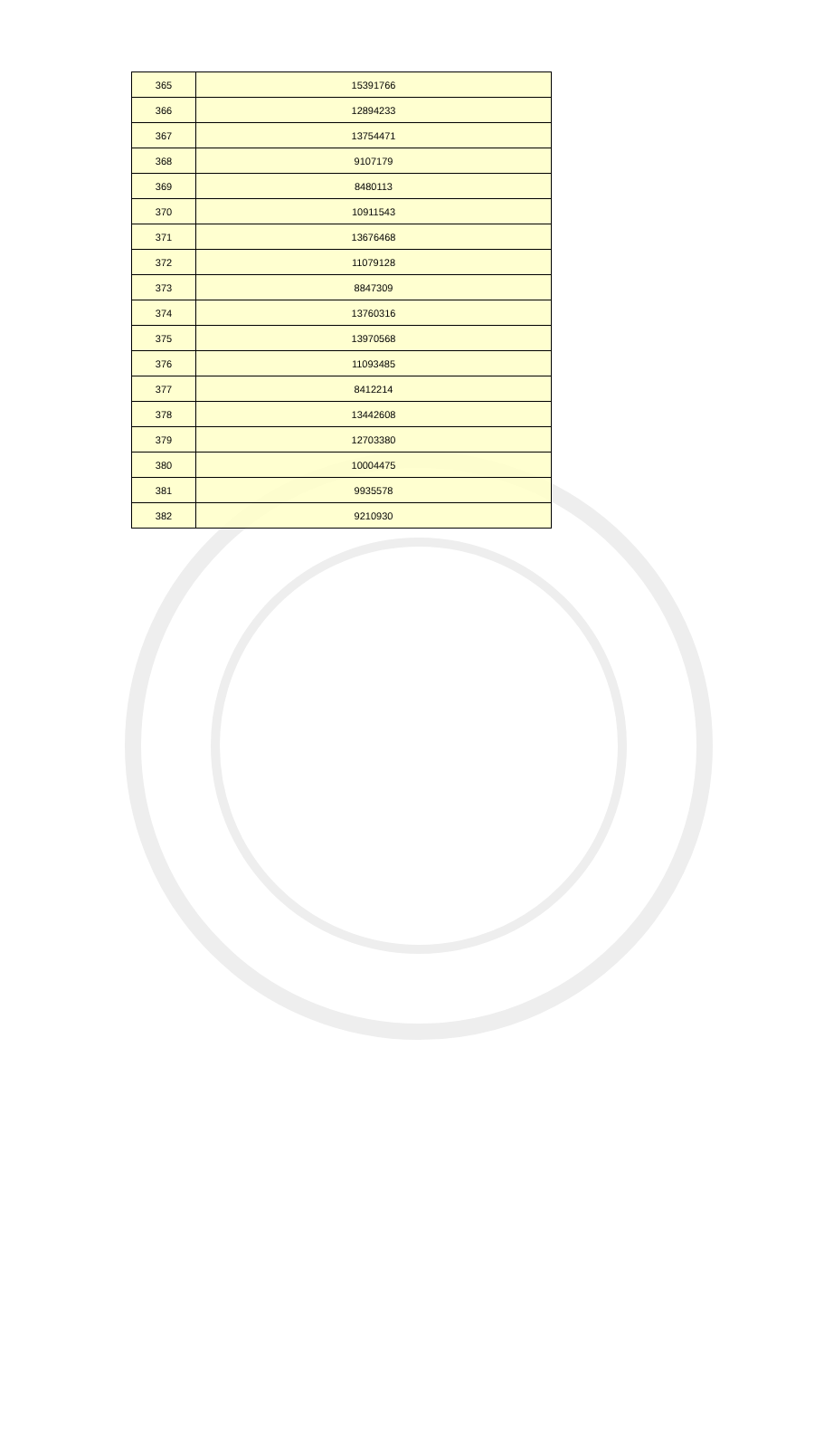| 365 | 15391766 |
| 366 | 12894233 |
| 367 | 13754471 |
| 368 | 9107179 |
| 369 | 8480113 |
| 370 | 10911543 |
| 371 | 13676468 |
| 372 | 11079128 |
| 373 | 8847309 |
| 374 | 13760316 |
| 375 | 13970568 |
| 376 | 11093485 |
| 377 | 8412214 |
| 378 | 13442608 |
| 379 | 12703380 |
| 380 | 10004475 |
| 381 | 9935578 |
| 382 | 9210930 |